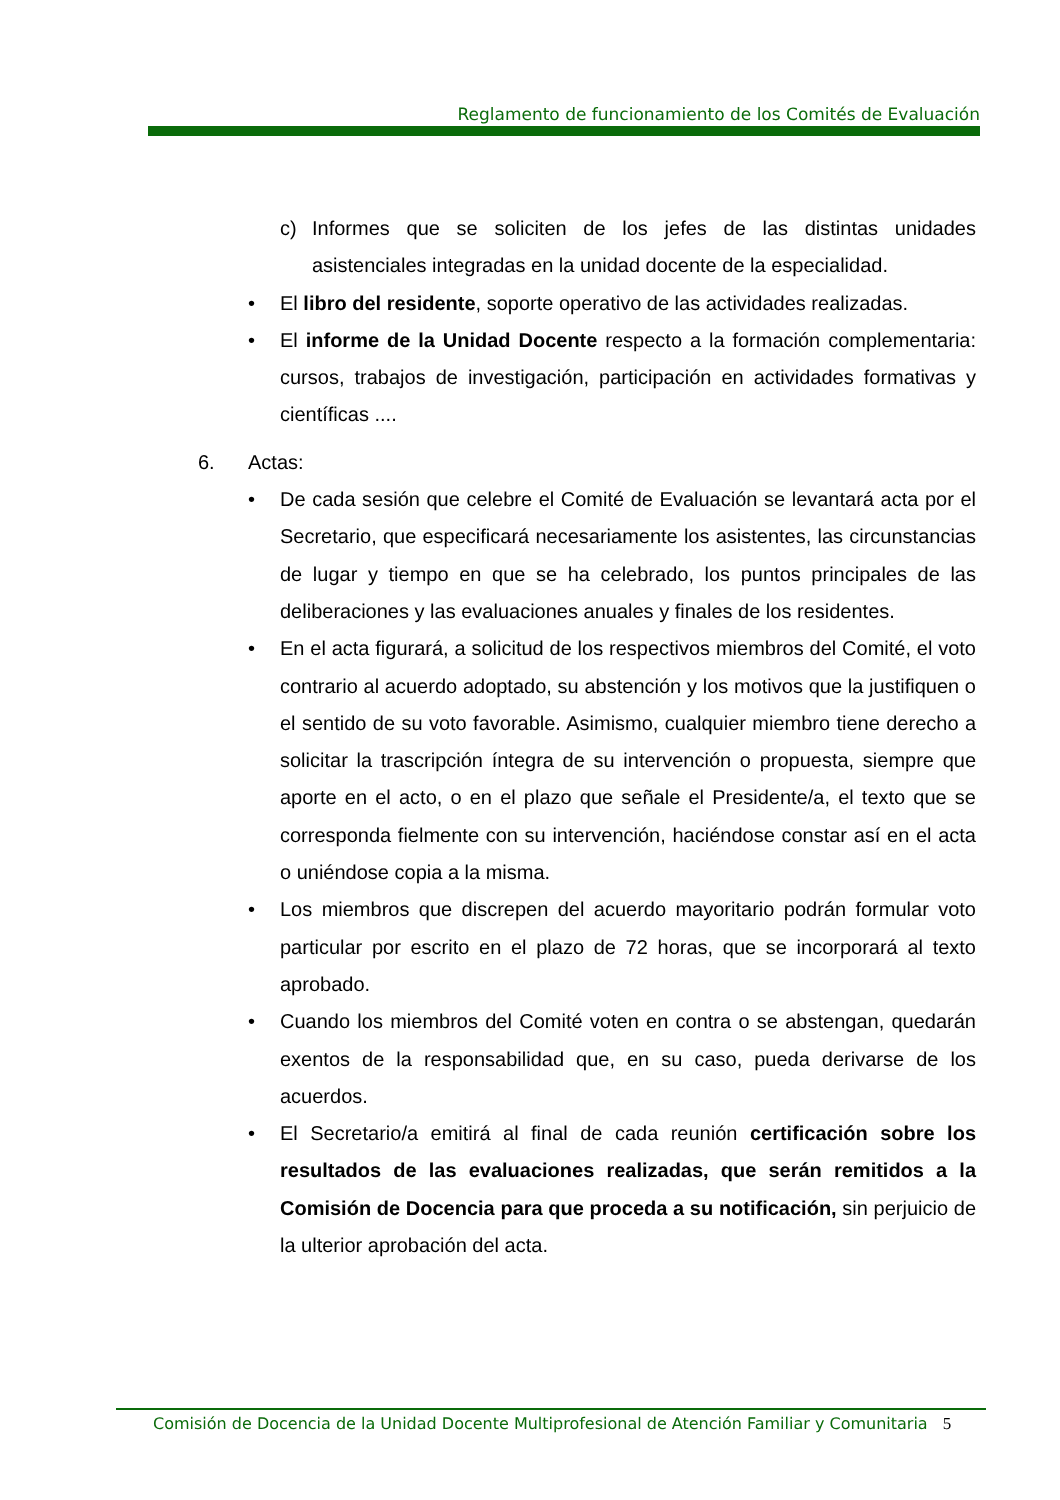Reglamento de funcionamiento de los Comités de Evaluación
c) Informes que se soliciten de los jefes de las distintas unidades asistenciales integradas en la unidad docente de la especialidad.
• El libro del residente, soporte operativo de las actividades realizadas.
• El informe de la Unidad Docente respecto a la formación complementaria: cursos, trabajos de investigación, participación en actividades formativas y científicas ....
6. Actas:
• De cada sesión que celebre el Comité de Evaluación se levantará acta por el Secretario, que especificará necesariamente los asistentes, las circunstancias de lugar y tiempo en que se ha celebrado, los puntos principales de las deliberaciones y las evaluaciones anuales y finales de los residentes.
• En el acta figurará, a solicitud de los respectivos miembros del Comité, el voto contrario al acuerdo adoptado, su abstención y los motivos que la justifiquen o el sentido de su voto favorable. Asimismo, cualquier miembro tiene derecho a solicitar la trascripción íntegra de su intervención o propuesta, siempre que aporte en el acto, o en el plazo que señale el Presidente/a, el texto que se corresponda fielmente con su intervención, haciéndose constar así en el acta o uniéndose copia a la misma.
• Los miembros que discrepen del acuerdo mayoritario podrán formular voto particular por escrito en el plazo de 72 horas, que se incorporará al texto aprobado.
• Cuando los miembros del Comité voten en contra o se abstengan, quedarán exentos de la responsabilidad que, en su caso, pueda derivarse de los acuerdos.
• El Secretario/a emitirá al final de cada reunión certificación sobre los resultados de las evaluaciones realizadas, que serán remitidos a la Comisión de Docencia para que proceda a su notificación, sin perjuicio de la ulterior aprobación del acta.
Comisión de Docencia de la Unidad Docente Multiprofesional de Atención Familiar y Comunitaria 5